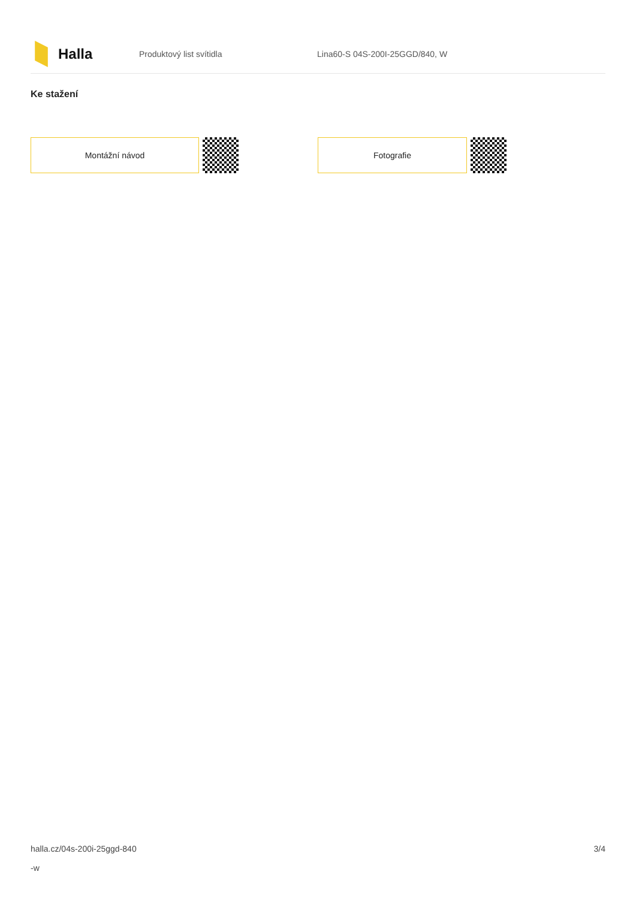Halla
Produktový list svítidla Lina60-S 04S-200I-25GGD/840, W
Ke stažení
Montážní návod Fotografie
halla.cz/04s-200i-25ggd-840
-w
3/4